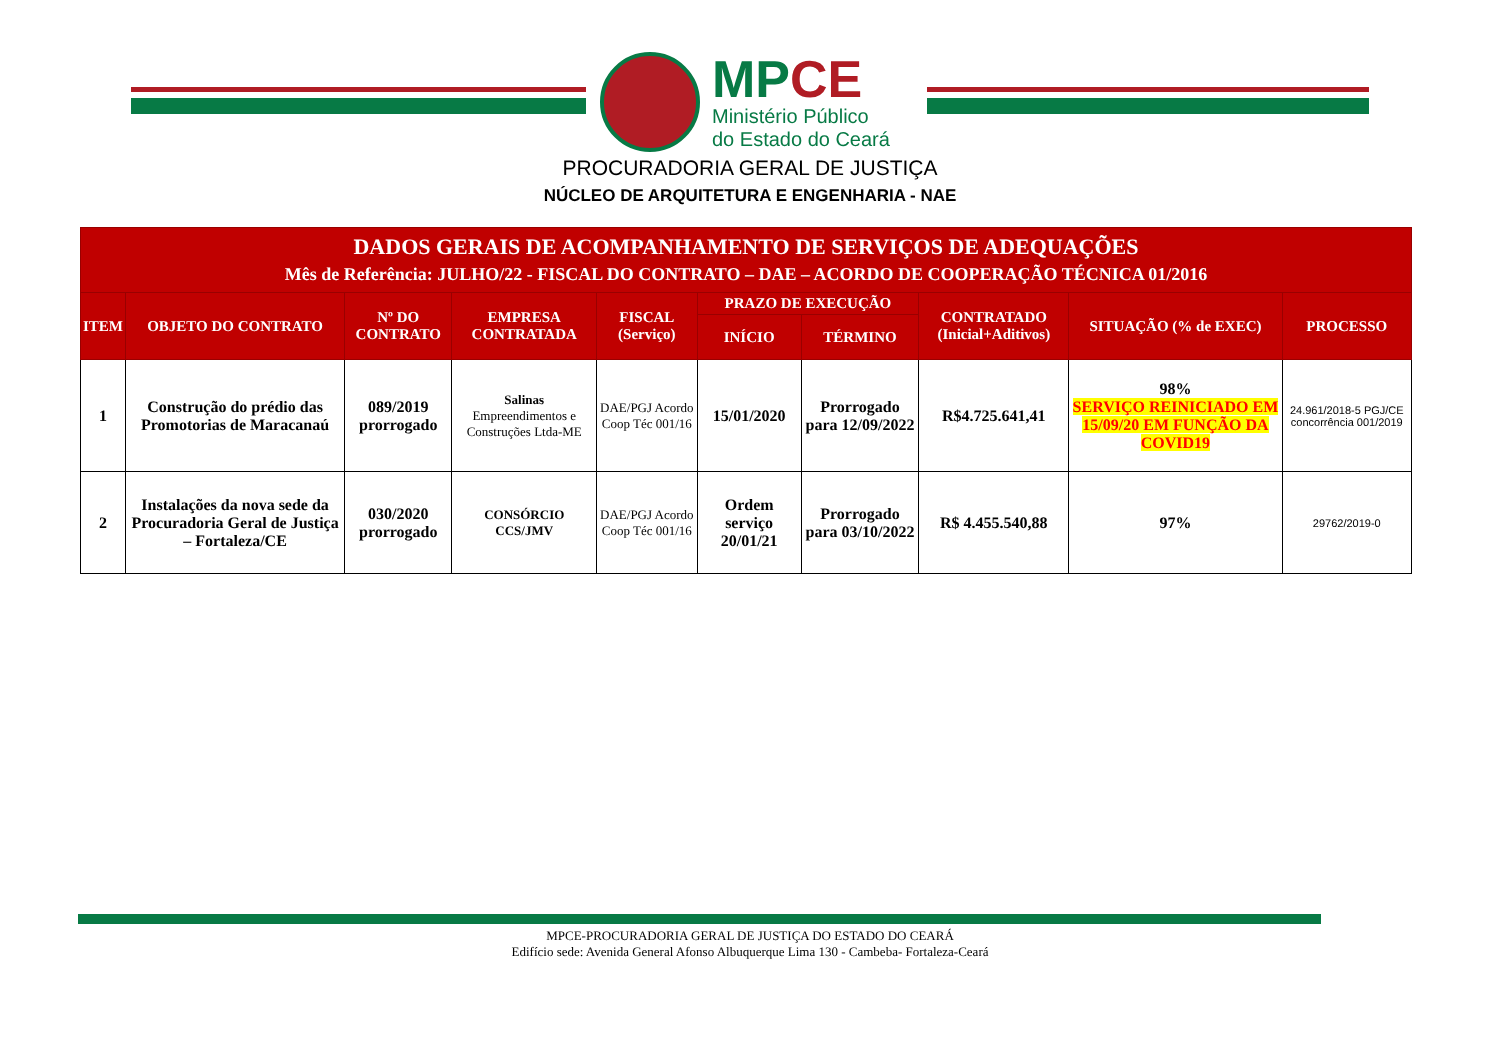MPCE
Ministério Público
do Estado do Ceará
PROCURADORIA GERAL DE JUSTIÇA
NÚCLEO DE ARQUITETURA E ENGENHARIA - NAE
| DADOS GERAIS DE ACOMPANHAMENTO DE SERVIÇOS DE ADEQUAÇÕES Mês de Referência: JULHO/22 - FISCAL DO CONTRATO – DAE – ACORDO DE COOPERAÇÃO TÉCNICA 01/2016 | | | | | | | | | |
| --- | --- | --- | --- | --- | --- | --- | --- | --- | --- |
| ITEM | OBJETO DO CONTRATO | Nº DO CONTRATO | EMPRESA CONTRATADA | FISCAL (Serviço) | PRAZO DE EXECUÇÃO | | CONTRATADO (Inicial+Aditivos) | SITUAÇÃO (% de EXEC) | PROCESSO |
| | | | | | INÍCIO | TÉRMINO | | | |
| 1 | Construção do prédio das Promotorias de Maracanaú | 089/2019 prorrogado | Salinas Empreendimentos e Construções Ltda-ME | DAE/PGJ Acordo Coop Téc 001/16 | 15/01/2020 | Prorrogado para 12/09/2022 | R$4.725.641,41 | 98% SERVIÇO REINICIADO EM 15/09/20 EM FUNÇÃO DA COVID19 | 24.961/2018-5 PGJ/CE concorrência 001/2019 |
| 2 | Instalações da nova sede da Procuradoria Geral de Justiça – Fortaleza/CE | 030/2020 prorrogado | CONSÓRCIO CCS/JMV | DAE/PGJ Acordo Coop Téc 001/16 | Ordem serviço 20/01/21 | Prorrogado para 03/10/2022 | R$ 4.455.540,88 | 97% | 29762/2019-0 |
MPCE-PROCURADORIA GERAL DE JUSTIÇA DO ESTADO DO CEARÁ
Edifício sede: Avenida General Afonso Albuquerque Lima 130 - Cambeba- Fortaleza-Ceará